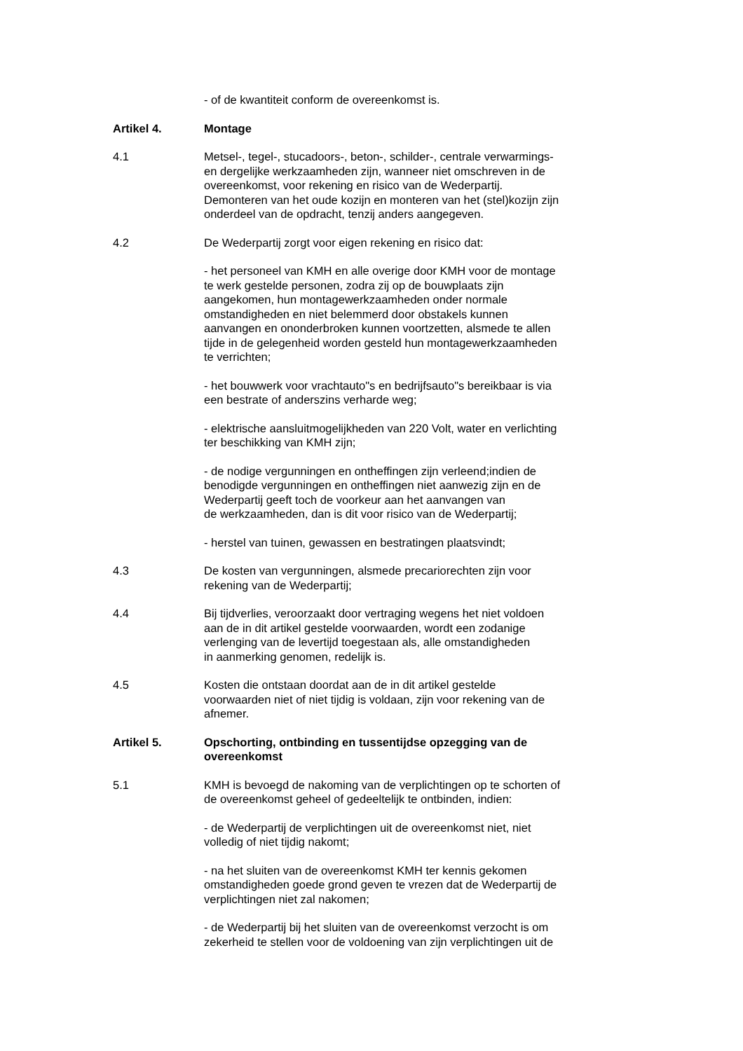- of de kwantiteit conform de overeenkomst is.
Artikel 4. Montage
4.1 Metsel-, tegel-, stucadoors-, beton-, schilder-, centrale verwarmings-
en dergelijke werkzaamheden zijn, wanneer niet omschreven in de
overeenkomst, voor rekening en risico van de Wederpartij.
Demonteren van het oude kozijn en monteren van het (stel)kozijn zijn
onderdeel van de opdracht, tenzij anders aangegeven.
4.2 De Wederpartij zorgt voor eigen rekening en risico dat:
- het personeel van KMH en alle overige door KMH voor de montage
te werk gestelde personen, zodra zij op de bouwplaats zijn
aangekomen, hun montagewerkzaamheden onder normale
omstandigheden en niet belemmerd door obstakels kunnen
aanvangen en ononderbroken kunnen voortzetten, alsmede te allen
tijde in de gelegenheid worden gesteld hun montagewerkzaamheden
te verrichten;
- het bouwwerk voor vrachtauto"s en bedrijfsauto"s bereikbaar is via
een bestrate of anderszins verharde weg;
- elektrische aansluitmogelijkheden van 220 Volt, water en verlichting
ter beschikking van KMH zijn;
- de nodige vergunningen en ontheffingen zijn verleend;indien de
benodigde vergunningen en ontheffingen niet aanwezig zijn en de
Wederpartij geeft toch de voorkeur aan het aanvangen van
de werkzaamheden, dan is dit voor risico van de Wederpartij;
- herstel van tuinen, gewassen en bestratingen plaatsvindt;
4.3 De kosten van vergunningen, alsmede precariorechten zijn voor
rekening van de Wederpartij;
4.4 Bij tijdverlies, veroorzaakt door vertraging wegens het niet voldoen
aan de in dit artikel gestelde voorwaarden, wordt een zodanige
verlenging van de levertijd toegestaan als, alle omstandigheden
in aanmerking genomen, redelijk is.
4.5 Kosten die ontstaan doordat aan de in dit artikel gestelde
voorwaarden niet of niet tijdig is voldaan, zijn voor rekening van de
afnemer.
Artikel 5. Opschorting, ontbinding en tussentijdse opzegging van de
overeenkomst
5.1 KMH is bevoegd de nakoming van de verplichtingen op te schorten of
de overeenkomst geheel of gedeeltelijk te ontbinden, indien:
- de Wederpartij de verplichtingen uit de overeenkomst niet, niet
volledig of niet tijdig nakomt;
- na het sluiten van de overeenkomst KMH ter kennis gekomen
omstandigheden goede grond geven te vrezen dat de Wederpartij de
verplichtingen niet zal nakomen;
- de Wederpartij bij het sluiten van de overeenkomst verzocht is om
zekerheid te stellen voor de voldoening van zijn verplichtingen uit de